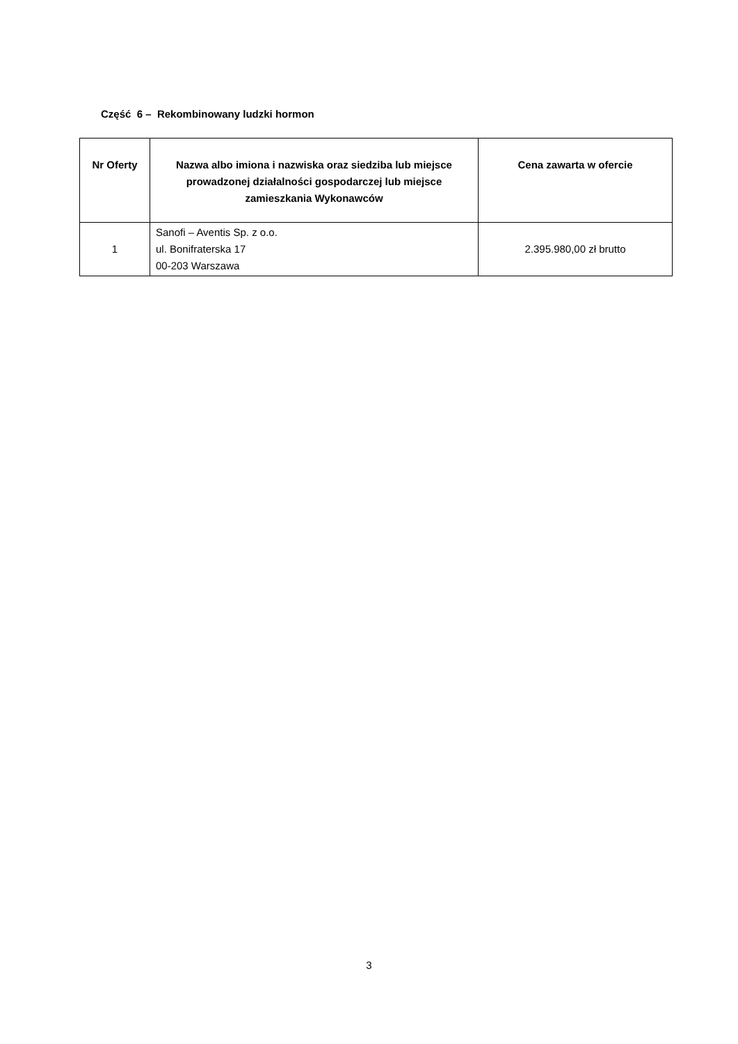Część 6 – Rekombinowany ludzki hormon
| Nr Oferty | Nazwa albo imiona i nazwiska oraz siedziba lub miejsce prowadzonej działalności gospodarczej lub miejsce zamieszkania Wykonawców | Cena zawarta w ofercie |
| --- | --- | --- |
| 1 | Sanofi – Aventis Sp. z o.o. ul. Bonifraterska 17 00-203 Warszawa | 2.395.980,00 zł brutto |
3